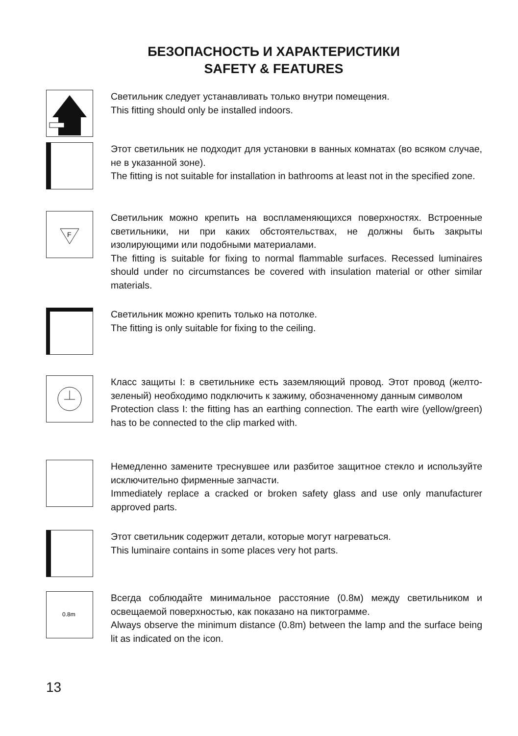БЕЗОПАСНОСТЬ И ХАРАКТЕРИСТИКИ
SAFETY & FEATURES
Светильник следует устанавливать только внутри помещения.
This fitting should only be installed indoors.
Этот светильник не подходит для установки в ванных комнатах (во всяком случае, не в указанной зоне).
The fitting is not suitable for installation in bathrooms at least not in the specified zone.
F
Светильник можно крепить на воспламеняющихся поверхностях. Встроенные светильники, ни при каких обстоятельствах, не должны быть закрыты изолирующими или подобными материалами.
The fitting is suitable for fixing to normal flammable surfaces. Recessed luminaires should under no circumstances be covered with insulation material or other similar materials.
Светильник можно крепить только на потолке.
The fitting is only suitable for fixing to the ceiling.
Класс защиты I: в светильнике есть заземляющий провод. Этот провод (желто-зеленый) необходимо подключить к зажиму, обозначенному данным символом
Protection class I: the fitting has an earthing connection. The earth wire (yellow/green) has to be connected to the clip marked with.
Немедленно замените треснувшее или разбитое защитное стекло и используйте исключительно фирменные запчасти.
Immediately replace a cracked or broken safety glass and use only manufacturer approved parts.
Этот светильник содержит детали, которые могут нагреваться.
This luminaire contains in some places very hot parts.
0.8m
Всегда соблюдайте минимальное расстояние (0.8м) между светильником и освещаемой поверхностью, как показано на пиктограмме.
Always observe the minimum distance (0.8m) between the lamp and the surface being lit as indicated on the icon.
13